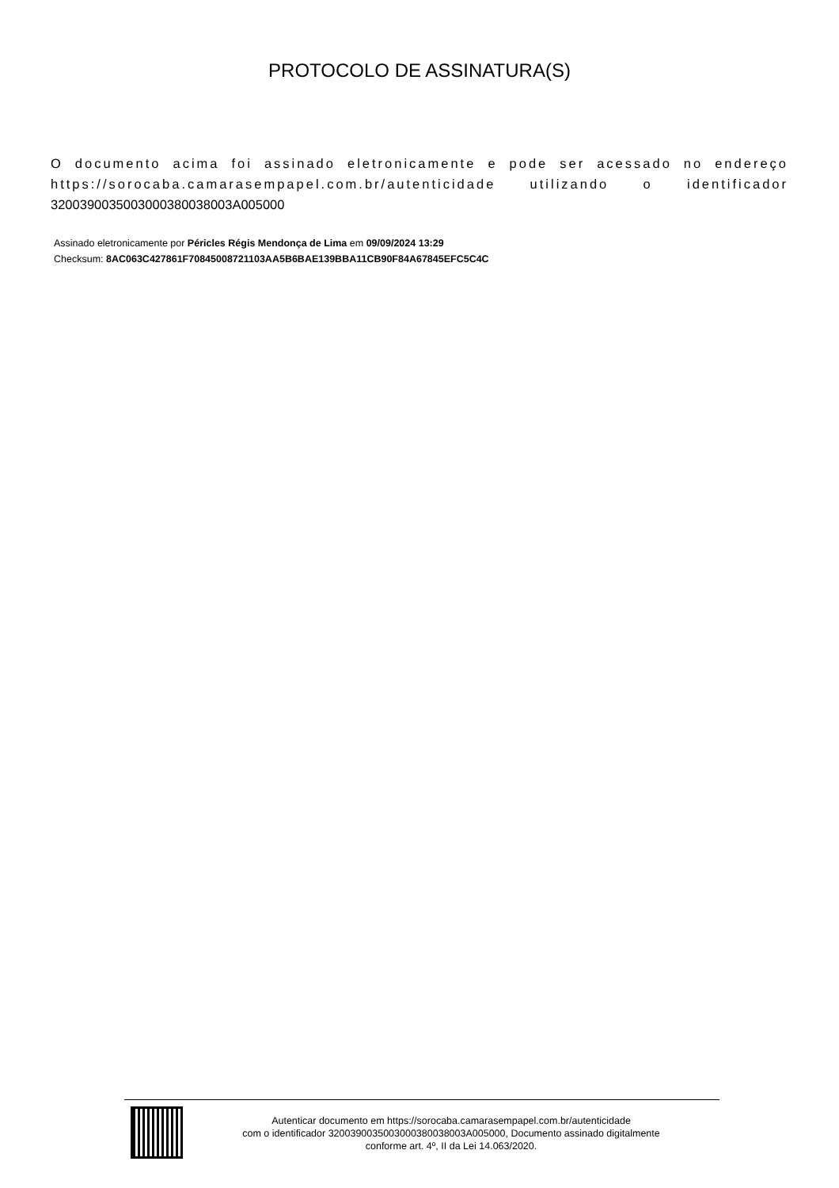PROTOCOLO DE ASSINATURA(S)
O documento acima foi assinado eletronicamente e pode ser acessado no endereço https://sorocaba.camarasempapel.com.br/autenticidade utilizando o identificador 3200390035003000380038003A005000
Assinado eletronicamente por Péricles Régis Mendonça de Lima em 09/09/2024 13:29
Checksum: 8AC063C427861F70845008721103AA5B6BAE139BBA11CB90F84A67845EFC5C4C
Autenticar documento em https://sorocaba.camarasempapel.com.br/autenticidade
com o identificador 3200390035003000380038003A005000, Documento assinado digitalmente
conforme art. 4º, II da Lei 14.063/2020.